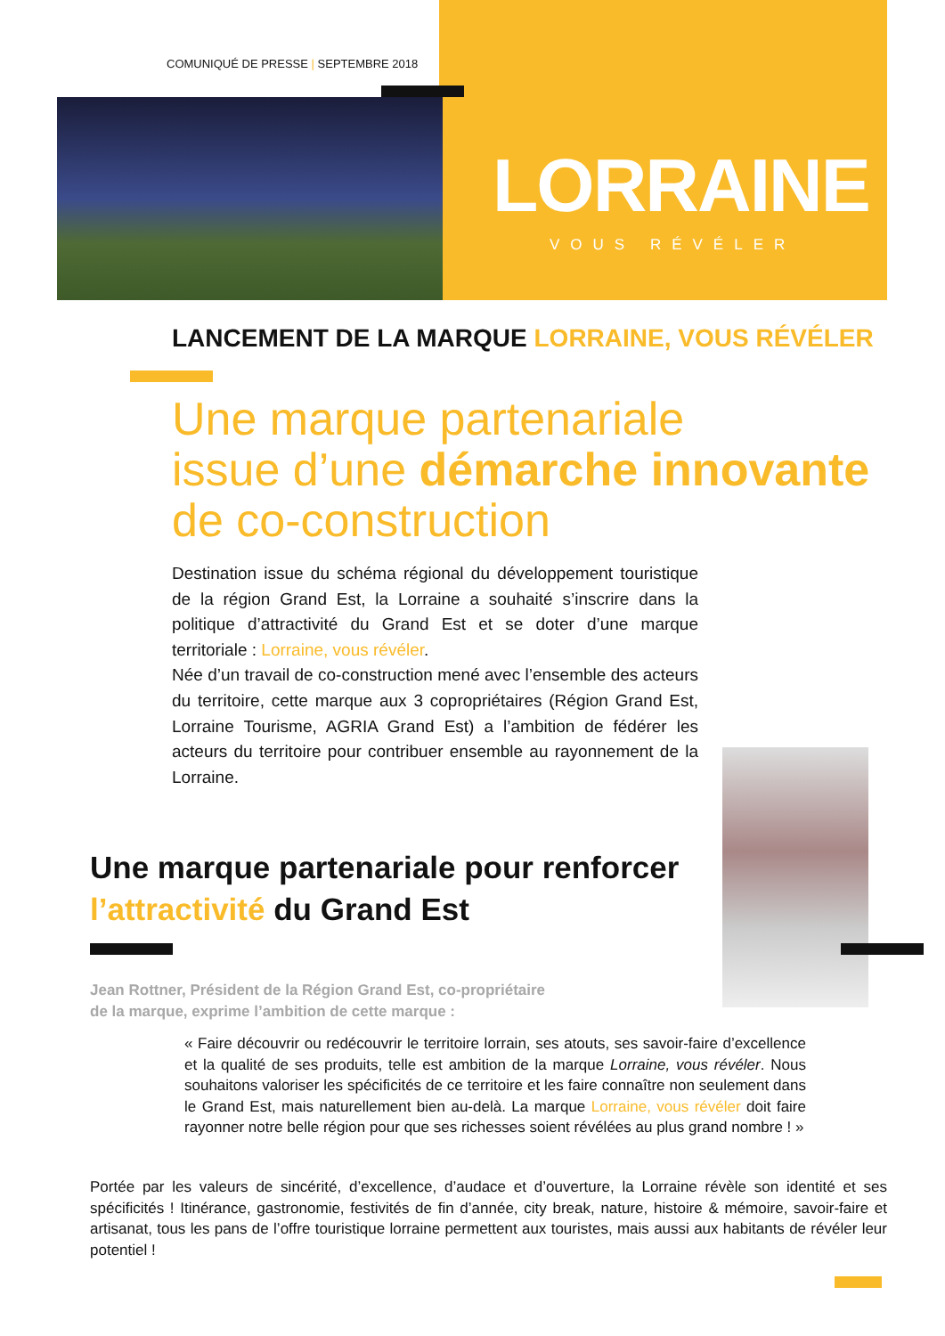COMUNIQUÉ DE PRESSE | SEPTEMBRE 2018
LORRAINE
VOUS RÉVÉLER
LANCEMENT DE LA MARQUE LORRAINE, VOUS RÉVÉLER
Une marque partenariale
issue d’une démarche innovante
de co-construction
Destination issue du schéma régional du développement touristique de la région Grand Est, la Lorraine a souhaité s’inscrire dans la politique d’attractivité du Grand Est et se doter d’une marque territoriale : Lorraine, vous révéler.
Née d’un travail de co-construction mené avec l’ensemble des acteurs du territoire, cette marque aux 3 copropriétaires (Région Grand Est, Lorraine Tourisme, AGRIA Grand Est) a l’ambition de fédérer les acteurs du territoire pour contribuer ensemble au rayonnement de la Lorraine.
Une marque partenariale pour renforcer
l’attractivité du Grand Est
Jean Rottner, Président de la Région Grand Est, co-propriétaire
de la marque, exprime l’ambition de cette marque :
« Faire découvrir ou redécouvrir le territoire lorrain, ses atouts, ses savoir-faire d’excellence et la qualité de ses produits, telle est ambition de la marque Lorraine, vous révéler. Nous souhaitons valoriser les spécificités de ce territoire et les faire connaître non seulement dans le Grand Est, mais naturellement bien au-delà. La marque Lorraine, vous révéler doit faire rayonner notre belle région pour que ses richesses soient révélées au plus grand nombre ! »
Portée par les valeurs de sincérité, d’excellence, d’audace et d’ouverture, la Lorraine révèle son identité et ses spécificités ! Itinérance, gastronomie, festivités de fin d’année, city break, nature, histoire & mémoire, savoir-faire et artisanat, tous les pans de l’offre touristique lorraine permettent aux touristes, mais aussi aux habitants de révéler leur potentiel !